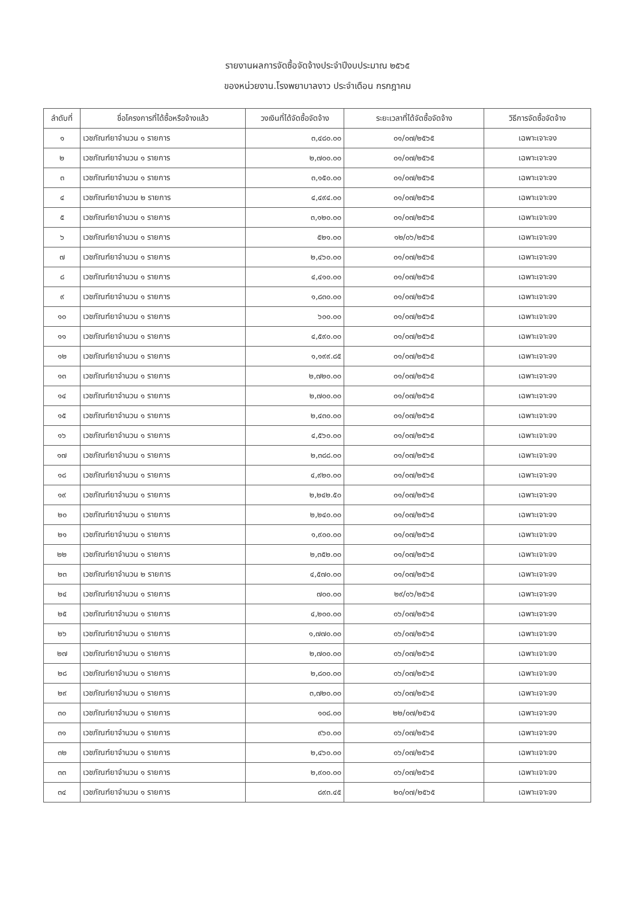รายงานผลการจัดซื้อจัดจ้างประจำปีงบประมาณ ๒๕๖๕
ของหน่วยงาน.โรงพยาบาลงาว ประจำเดือน กรกฎาคม
| ลำดับที่ | ชื่อโครงการที่ได้ซื้อหรือจ้างแล้ว | วงเงินที่ได้จัดซื้อจัดจ้าง | ระยะเวลาที่ได้จัดซื้อจัดจ้าง | วิธีการจัดซื้อจัดจ้าง |
| --- | --- | --- | --- | --- |
| ๑ | เวชภัณฑ์ยาจำนวน ๑ รายการ | ๓,๔๘๐.๐๐ | ๐๑/๐๗/๒๕๖๕ | เฉพาะเจาะจง |
| ๒ | เวชภัณฑ์ยาจำนวน ๑ รายการ | ๒,๗๐๐.๐๐ | ๐๑/๐๗/๒๕๖๕ | เฉพาะเจาะจง |
| ๓ | เวชภัณฑ์ยาจำนวน ๑ รายการ | ๓,๑๕๐.๐๐ | ๐๑/๐๗/๒๕๖๕ | เฉพาะเจาะจง |
| ๔ | เวชภัณฑ์ยาจำนวน ๒ รายการ | ๔,๔๙๔.๐๐ | ๐๑/๐๗/๒๕๖๕ | เฉพาะเจาะจง |
| ๕ | เวชภัณฑ์ยาจำนวน ๑ รายการ | ๓,๑๒๐.๐๐ | ๐๑/๐๗/๒๕๖๕ | เฉพาะเจาะจง |
| ๖ | เวชภัณฑ์ยาจำนวน ๑ รายการ | ๕๒๑.๐๐ | ๑๒/๐๖/๒๕๖๕ | เฉพาะเจาะจง |
| ๗ | เวชภัณฑ์ยาจำนวน ๑ รายการ | ๒,๔๖๐.๐๐ | ๐๑/๐๗/๒๕๖๕ | เฉพาะเจาะจง |
| ๘ | เวชภัณฑ์ยาจำนวน ๑ รายการ | ๔,๔๑๐.๐๐ | ๐๑/๐๗/๒๕๖๕ | เฉพาะเจาะจง |
| ๙ | เวชภัณฑ์ยาจำนวน ๑ รายการ | ๑,๘๓๐.๐๐ | ๐๑/๐๗/๒๕๖๕ | เฉพาะเจาะจง |
| ๑๐ | เวชภัณฑ์ยาจำนวน ๑ รายการ | ๖๐๐.๐๐ | ๐๑/๐๗/๒๕๖๕ | เฉพาะเจาะจง |
| ๑๑ | เวชภัณฑ์ยาจำนวน ๑ รายการ | ๔,๕๙๐.๐๐ | ๐๑/๐๗/๒๕๖๕ | เฉพาะเจาะจง |
| ๑๒ | เวชภัณฑ์ยาจำนวน ๑ รายการ | ๑,๑๙๙.๘๕ | ๐๑/๐๗/๒๕๖๕ | เฉพาะเจาะจง |
| ๑๓ | เวชภัณฑ์ยาจำนวน ๑ รายการ | ๒,๗๒๐.๐๐ | ๐๑/๐๗/๒๕๖๕ | เฉพาะเจาะจง |
| ๑๔ | เวชภัณฑ์ยาจำนวน ๑ รายการ | ๒,๗๐๐.๐๐ | ๐๑/๐๗/๒๕๖๕ | เฉพาะเจาะจง |
| ๑๕ | เวชภัณฑ์ยาจำนวน ๑ รายการ | ๒,๔๓๐.๐๐ | ๐๑/๐๗/๒๕๖๕ | เฉพาะเจาะจง |
| ๑๖ | เวชภัณฑ์ยาจำนวน ๑ รายการ | ๔,๕๖๐.๐๐ | ๐๑/๐๗/๒๕๖๕ | เฉพาะเจาะจง |
| ๑๗ | เวชภัณฑ์ยาจำนวน ๑ รายการ | ๒,๓๘๘.๐๐ | ๐๑/๐๗/๒๕๖๕ | เฉพาะเจาะจง |
| ๑๘ | เวชภัณฑ์ยาจำนวน ๑ รายการ | ๔,๙๒๐.๐๐ | ๐๑/๐๗/๒๕๖๕ | เฉพาะเจาะจง |
| ๑๙ | เวชภัณฑ์ยาจำนวน ๑ รายการ | ๒,๒๔๒.๕๐ | ๐๑/๐๗/๒๕๖๕ | เฉพาะเจาะจง |
| ๒๐ | เวชภัณฑ์ยาจำนวน ๑ รายการ | ๒,๒๔๐.๐๐ | ๐๑/๐๗/๒๕๖๕ | เฉพาะเจาะจง |
| ๒๑ | เวชภัณฑ์ยาจำนวน ๑ รายการ | ๑,๙๐๐.๐๐ | ๐๑/๐๗/๒๕๖๕ | เฉพาะเจาะจง |
| ๒๒ | เวชภัณฑ์ยาจำนวน ๑ รายการ | ๒,๓๕๒.๐๐ | ๐๑/๐๗/๒๕๖๕ | เฉพาะเจาะจง |
| ๒๓ | เวชภัณฑ์ยาจำนวน ๒ รายการ | ๔,๕๗๐.๐๐ | ๐๑/๐๗/๒๕๖๕ | เฉพาะเจาะจง |
| ๒๔ | เวชภัณฑ์ยาจำนวน ๑ รายการ | ๗๐๐.๐๐ | ๒๙/๐๖/๒๕๖๕ | เฉพาะเจาะจง |
| ๒๕ | เวชภัณฑ์ยาจำนวน ๑ รายการ | ๔,๒๐๐.๐๐ | ๐๖/๐๗/๒๕๖๕ | เฉพาะเจาะจง |
| ๒๖ | เวชภัณฑ์ยาจำนวน ๑ รายการ | ๑,๗๗๐.๐๐ | ๐๖/๐๗/๒๕๖๕ | เฉพาะเจาะจง |
| ๒๗ | เวชภัณฑ์ยาจำนวน ๑ รายการ | ๒,๗๐๐.๐๐ | ๐๖/๐๗/๒๕๖๕ | เฉพาะเจาะจง |
| ๒๘ | เวชภัณฑ์ยาจำนวน ๑ รายการ | ๒,๘๐๐.๐๐ | ๐๖/๐๗/๒๕๖๕ | เฉพาะเจาะจง |
| ๒๙ | เวชภัณฑ์ยาจำนวน ๑ รายการ | ๓,๗๒๐.๐๐ | ๐๖/๐๗/๒๕๖๕ | เฉพาะเจาะจง |
| ๓๐ | เวชภัณฑ์ยาจำนวน ๑ รายการ | ๑๐๘.๐๐ | ๒๒/๐๗/๒๕๖๕ | เฉพาะเจาะจง |
| ๓๑ | เวชภัณฑ์ยาจำนวน ๑ รายการ | ๙๖๐.๐๐ | ๐๖/๐๗/๒๕๖๕ | เฉพาะเจาะจง |
| ๓๒ | เวชภัณฑ์ยาจำนวน ๑ รายการ | ๒,๔๖๐.๐๐ | ๐๖/๐๗/๒๕๖๕ | เฉพาะเจาะจง |
| ๓๓ | เวชภัณฑ์ยาจำนวน ๑ รายการ | ๒,๙๐๐.๐๐ | ๐๖/๐๗/๒๕๖๕ | เฉพาะเจาะจง |
| ๓๔ | เวชภัณฑ์ยาจำนวน ๑ รายการ | ๘๙๓.๔๕ | ๒๐/๐๗/๒๕๖๕ | เฉพาะเจาะจง |